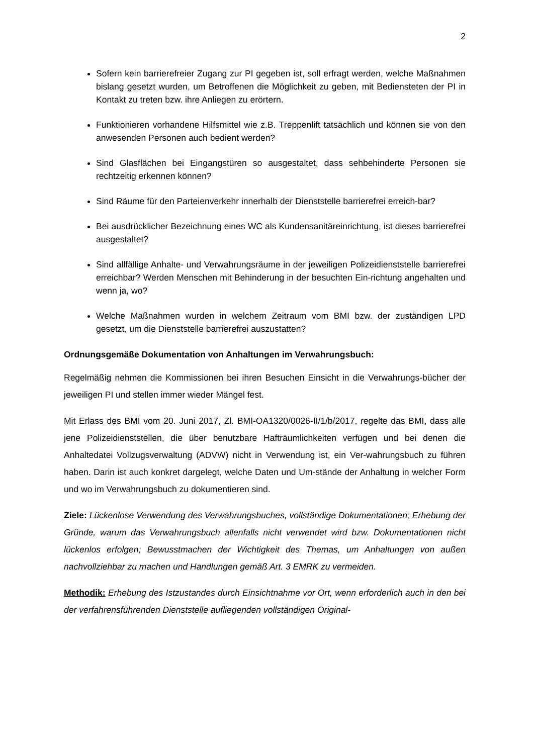2
Sofern kein barrierefreier Zugang zur PI gegeben ist, soll erfragt werden, welche Maßnahmen bislang gesetzt wurden, um Betroffenen die Möglichkeit zu geben, mit Bediensteten der PI in Kontakt zu treten bzw. ihre Anliegen zu erörtern.
Funktionieren vorhandene Hilfsmittel wie z.B. Treppenlift tatsächlich und können sie von den anwesenden Personen auch bedient werden?
Sind Glasflächen bei Eingangstüren so ausgestaltet, dass sehbehinderte Personen sie rechtzeitig erkennen können?
Sind Räume für den Parteienverkehr innerhalb der Dienststelle barrierefrei erreich-bar?
Bei ausdrücklicher Bezeichnung eines WC als Kundensanitäreinrichtung, ist dieses barrierefrei ausgestaltet?
Sind allfällige Anhalte- und Verwahrungsräume in der jeweiligen Polizeidienststelle barrierefrei erreichbar? Werden Menschen mit Behinderung in der besuchten Ein-richtung angehalten und wenn ja, wo?
Welche Maßnahmen wurden in welchem Zeitraum vom BMI bzw. der zuständigen LPD gesetzt, um die Dienststelle barrierefrei auszustatten?
Ordnungsgemäße Dokumentation von Anhaltungen im Verwahrungsbuch:
Regelmäßig nehmen die Kommissionen bei ihren Besuchen Einsicht in die Verwahrungs-bücher der jeweiligen PI und stellen immer wieder Mängel fest.
Mit Erlass des BMI vom 20. Juni 2017, Zl. BMI-OA1320/0026-II/1/b/2017, regelte das BMI, dass alle jene Polizeidienststellen, die über benutzbare Hafträumlichkeiten verfügen und bei denen die Anhaltedatei Vollzugsverwaltung (ADVW) nicht in Verwendung ist, ein Ver-wahrungsbuch zu führen haben. Darin ist auch konkret dargelegt, welche Daten und Um-stände der Anhaltung in welcher Form und wo im Verwahrungsbuch zu dokumentieren sind.
Ziele: Lückenlose Verwendung des Verwahrungsbuches, vollständige Dokumentationen; Erhebung der Gründe, warum das Verwahrungsbuch allenfalls nicht verwendet wird bzw. Dokumentationen nicht lückenlos erfolgen; Bewusstmachen der Wichtigkeit des Themas, um Anhaltungen von außen nachvollziehbar zu machen und Handlungen gemäß Art. 3 EMRK zu vermeiden.
Methodik: Erhebung des Istzustandes durch Einsichtnahme vor Ort, wenn erforderlich auch in den bei der verfahrensführenden Dienststelle aufliegenden vollständigen Original-